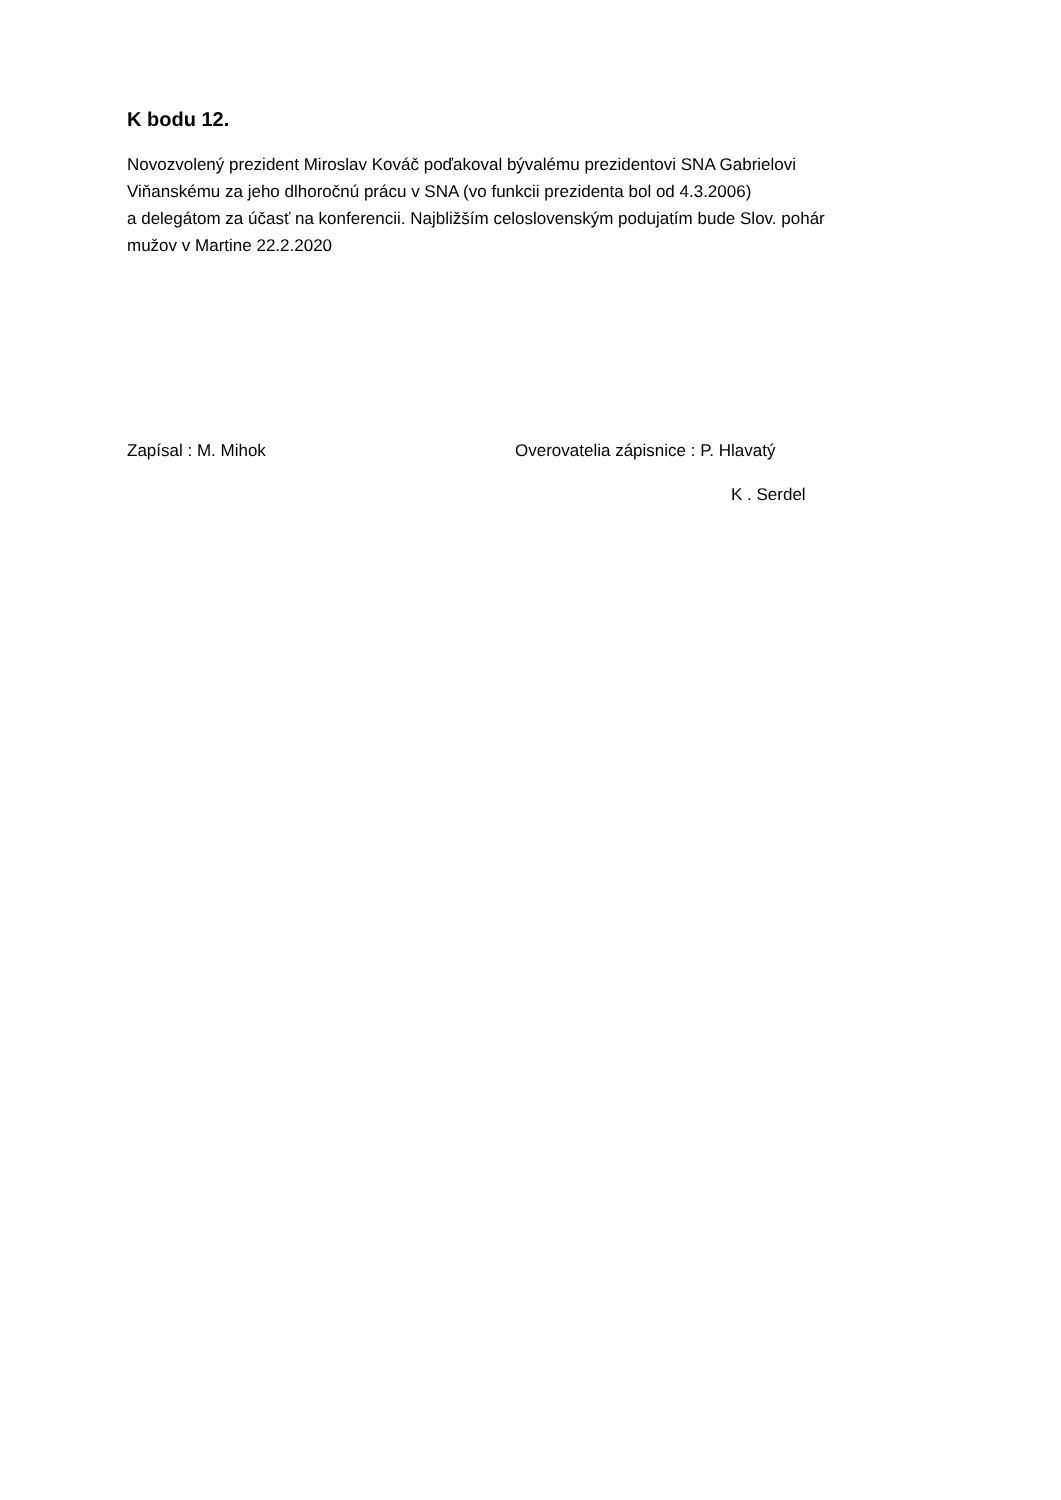K bodu 12.
Novozvolený prezident Miroslav Kováč poďakoval bývalému prezidentovi SNA Gabrielovi
Viňanskému za jeho dlhoročnú prácu v SNA (vo funkcii prezidenta bol od 4.3.2006)
a delegátom za účasť na konferencii. Najbližším celoslovenským podujatím bude Slov. pohár
mužov v Martine 22.2.2020
Zapísal : M. Mihok Overovatelia zápisnice : P. Hlavatý
K . Serdel